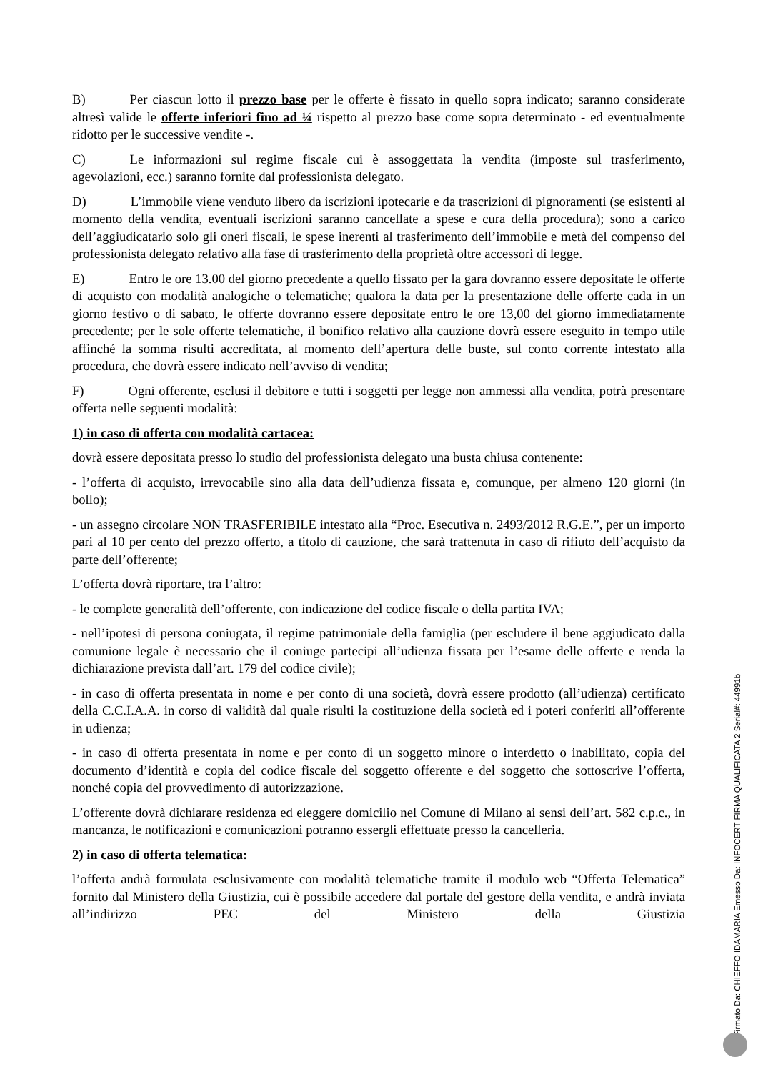B) Per ciascun lotto il prezzo base per le offerte è fissato in quello sopra indicato; saranno considerate altresì valide le offerte inferiori fino ad ¼ rispetto al prezzo base come sopra determinato - ed eventualmente ridotto per le successive vendite -.
C) Le informazioni sul regime fiscale cui è assoggettata la vendita (imposte sul trasferimento, agevolazioni, ecc.) saranno fornite dal professionista delegato.
D) L’immobile viene venduto libero da iscrizioni ipotecarie e da trascrizioni di pignoramenti (se esistenti al momento della vendita, eventuali iscrizioni saranno cancellate a spese e cura della procedura); sono a carico dell’aggiudicatario solo gli oneri fiscali, le spese inerenti al trasferimento dell’immobile e metà del compenso del professionista delegato relativo alla fase di trasferimento della proprietà oltre accessori di legge.
E) Entro le ore 13.00 del giorno precedente a quello fissato per la gara dovranno essere depositate le offerte di acquisto con modalità analogiche o telematiche; qualora la data per la presentazione delle offerte cada in un giorno festivo o di sabato, le offerte dovranno essere depositate entro le ore 13,00 del giorno immediatamente precedente; per le sole offerte telematiche, il bonifico relativo alla cauzione dovrà essere eseguito in tempo utile affinché la somma risulti accreditata, al momento dell’apertura delle buste, sul conto corrente intestato alla procedura, che dovrà essere indicato nell’avviso di vendita;
F) Ogni offerente, esclusi il debitore e tutti i soggetti per legge non ammessi alla vendita, potrà presentare offerta nelle seguenti modalità:
1) in caso di offerta con modalità cartacea:
dovrà essere depositata presso lo studio del professionista delegato una busta chiusa contenente:
- l’offerta di acquisto, irrevocabile sino alla data dell’udienza fissata e, comunque, per almeno 120 giorni (in bollo);
- un assegno circolare NON TRASFERIBILE intestato alla “Proc. Esecutiva n. 2493/2012 R.G.E.”, per un importo pari al 10 per cento del prezzo offerto, a titolo di cauzione, che sarà trattenuta in caso di rifiuto dell’acquisto da parte dell’offerente;
L’offerta dovrà riportare, tra l’altro:
- le complete generalità dell’offerente, con indicazione del codice fiscale o della partita IVA;
- nell’ipotesi di persona coniugata, il regime patrimoniale della famiglia (per escludere il bene aggiudicato dalla comunione legale è necessario che il coniuge partecipi all’udienza fissata per l’esame delle offerte e renda la dichiarazione prevista dall’art. 179 del codice civile);
- in caso di offerta presentata in nome e per conto di una società, dovrà essere prodotto (all’udienza) certificato della C.C.I.A.A. in corso di validità dal quale risulti la costituzione della società ed i poteri conferiti all’offerente in udienza;
- in caso di offerta presentata in nome e per conto di un soggetto minore o interdetto o inabilitato, copia del documento d’identità e copia del codice fiscale del soggetto offerente e del soggetto che sottoscrive l’offerta, nonché copia del provvedimento di autorizzazione.
L’offerente dovrà dichiarare residenza ed eleggere domicilio nel Comune di Milano ai sensi dell’art. 582 c.p.c., in mancanza, le notificazioni e comunicazioni potranno essergli effettuate presso la cancelleria.
2) in caso di offerta telematica:
l’offerta andrà formulata esclusivamente con modalità telematiche tramite il modulo web “Offerta Telematica” fornito dal Ministero della Giustizia, cui è possibile accedere dal portale del gestore della vendita, e andrà inviata all’indirizzo PEC del Ministero della Giustizia
Firmato Da: CHIEFFO IDAMARIA Emesso Da: INFOCERT FIRMA QUALIFICATA 2 Serial#: 44991b